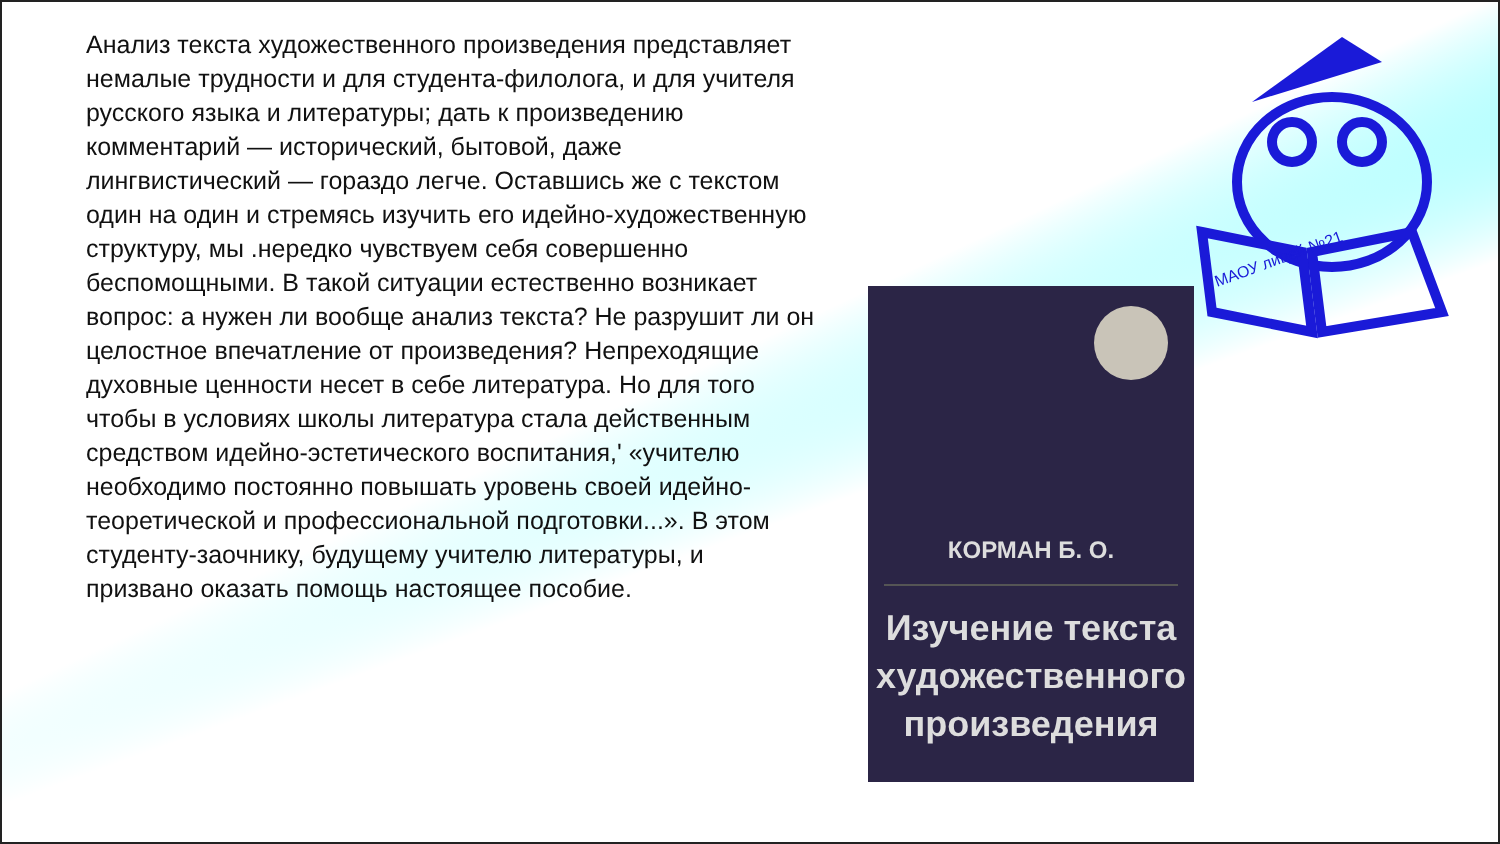Анализ текста художественного произведения представляет немалые трудности и для студента-филолога, и для учителя русского языка и литературы; дать к произведению комментарий — исторический, бытовой, даже лингвистический — гораздо легче. Оставшись же с текстом один на один и стремясь изучить его идейно-художественную структуру, мы .нередко чувствуем себя совершенно беспомощными. В такой ситуации естественно возникает вопрос: а нужен ли вообще анализ текста? Не разрушит ли он целостное впечатление от произведения? Непреходящие духовные ценности несет в себе литература. Но для того чтобы в условиях школы литература стала действенным средством идейно-эстетического воспитания,' «учителю необходимо постоянно повышать уровень своей идейно-теоретической и профессиональной подготовки...». В этом студенту-заочнику, будущему учителю литературы, и призвано оказать помощь настоящее пособие.
КОРМАН Б. О.
Изучение текста художественного произведения
МАОУ лицей №21